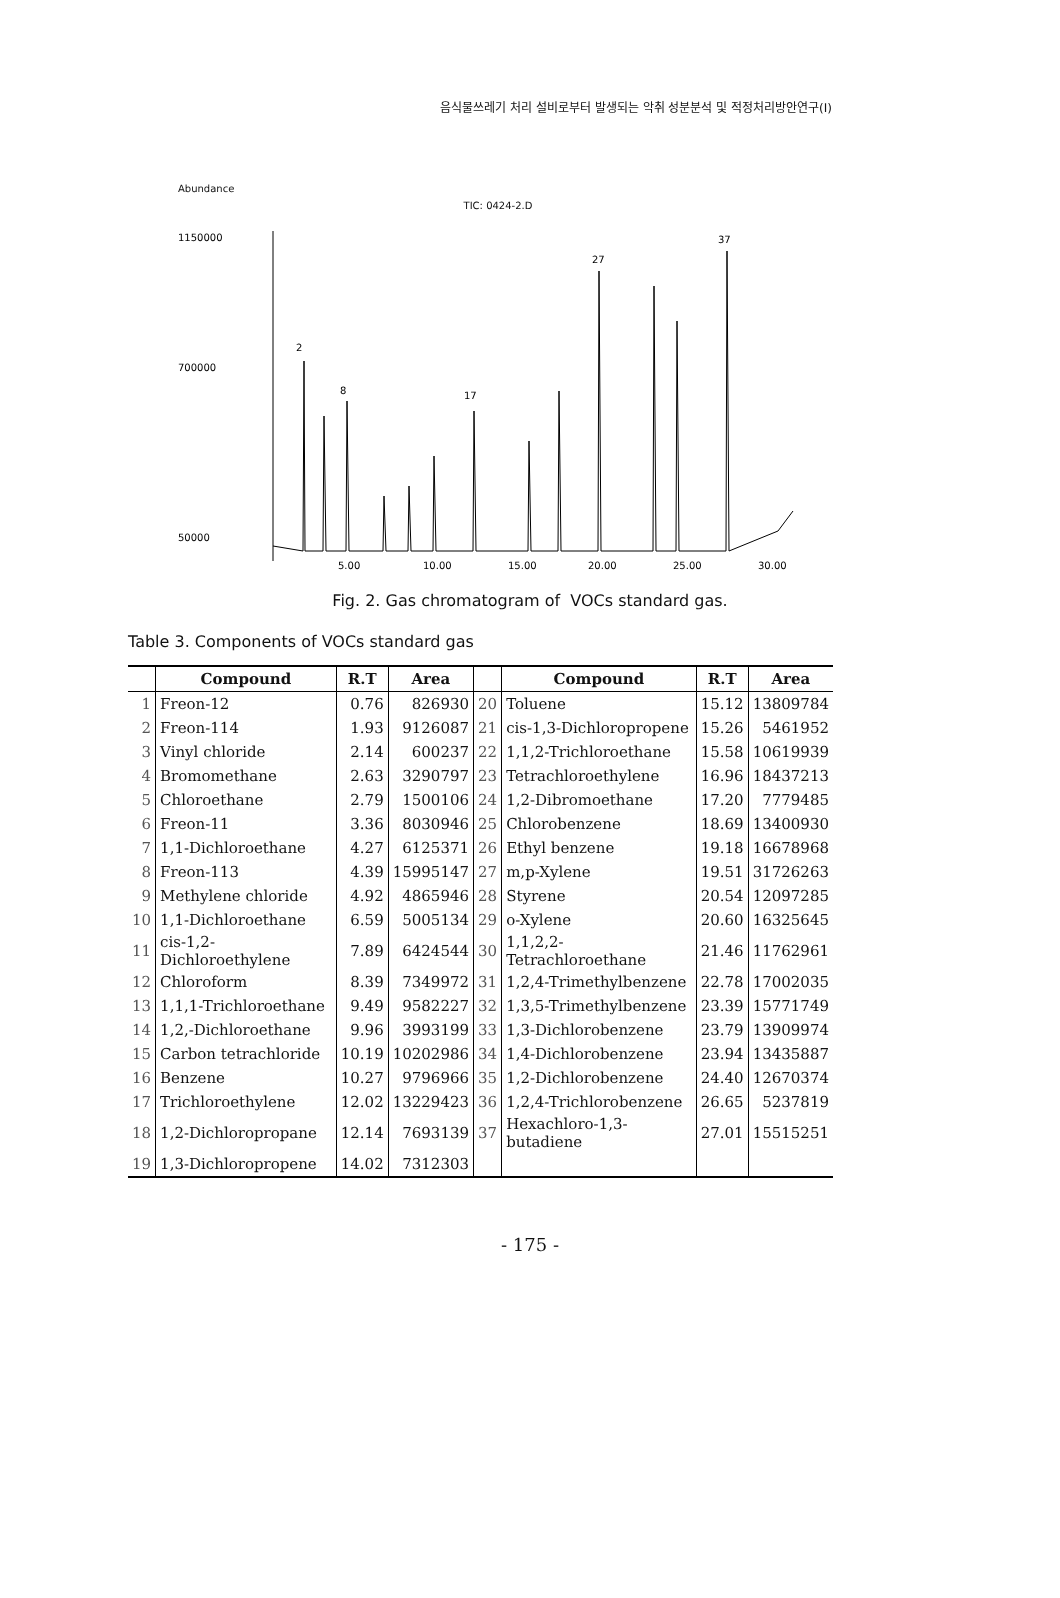음식물쓰레기 처리 설비로부터 발생되는 악취 성분분석 및 적정처리방안연구(Ⅰ)
Abundance
TIC: 0424-2.D
1150000
700000
50000
2
8
17
27
37
5.00
10.00
15.00
20.00
25.00
30.00
Fig. 2. Gas chromatogram of VOCs standard gas.
Table 3. Components of VOCs standard gas
| | Compound | R.T | Area | | Compound | R.T | Area |
| --- | --- | --- | --- | --- | --- | --- | --- |
| 1 | Freon-12 | 0.76 | 826930 | 20 | Toluene | 15.12 | 13809784 |
| 2 | Freon-114 | 1.93 | 9126087 | 21 | cis-1,3-Dichloropropene | 15.26 | 5461952 |
| 3 | Vinyl chloride | 2.14 | 600237 | 22 | 1,1,2-Trichloroethane | 15.58 | 10619939 |
| 4 | Bromomethane | 2.63 | 3290797 | 23 | Tetrachloroethylene | 16.96 | 18437213 |
| 5 | Chloroethane | 2.79 | 1500106 | 24 | 1,2-Dibromoethane | 17.20 | 7779485 |
| 6 | Freon-11 | 3.36 | 8030946 | 25 | Chlorobenzene | 18.69 | 13400930 |
| 7 | 1,1-Dichloroethane | 4.27 | 6125371 | 26 | Ethyl benzene | 19.18 | 16678968 |
| 8 | Freon-113 | 4.39 | 15995147 | 27 | m,p-Xylene | 19.51 | 31726263 |
| 9 | Methylene chloride | 4.92 | 4865946 | 28 | Styrene | 20.54 | 12097285 |
| 10 | 1,1-Dichloroethane | 6.59 | 5005134 | 29 | o-Xylene | 20.60 | 16325645 |
| 11 | cis-1,2-Dichloroethylene | 7.89 | 6424544 | 30 | 1,1,2,2-Tetrachloroethane | 21.46 | 11762961 |
| 12 | Chloroform | 8.39 | 7349972 | 31 | 1,2,4-Trimethylbenzene | 22.78 | 17002035 |
| 13 | 1,1,1-Trichloroethane | 9.49 | 9582227 | 32 | 1,3,5-Trimethylbenzene | 23.39 | 15771749 |
| 14 | 1,2,-Dichloroethane | 9.96 | 3993199 | 33 | 1,3-Dichlorobenzene | 23.79 | 13909974 |
| 15 | Carbon tetrachloride | 10.19 | 10202986 | 34 | 1,4-Dichlorobenzene | 23.94 | 13435887 |
| 16 | Benzene | 10.27 | 9796966 | 35 | 1,2-Dichlorobenzene | 24.40 | 12670374 |
| 17 | Trichloroethylene | 12.02 | 13229423 | 36 | 1,2,4-Trichlorobenzene | 26.65 | 5237819 |
| 18 | 1,2-Dichloropropane | 12.14 | 7693139 | 37 | Hexachloro-1,3-butadiene | 27.01 | 15515251 |
| 19 | 1,3-Dichloropropene | 14.02 | 7312303 | | | | |
- 175 -